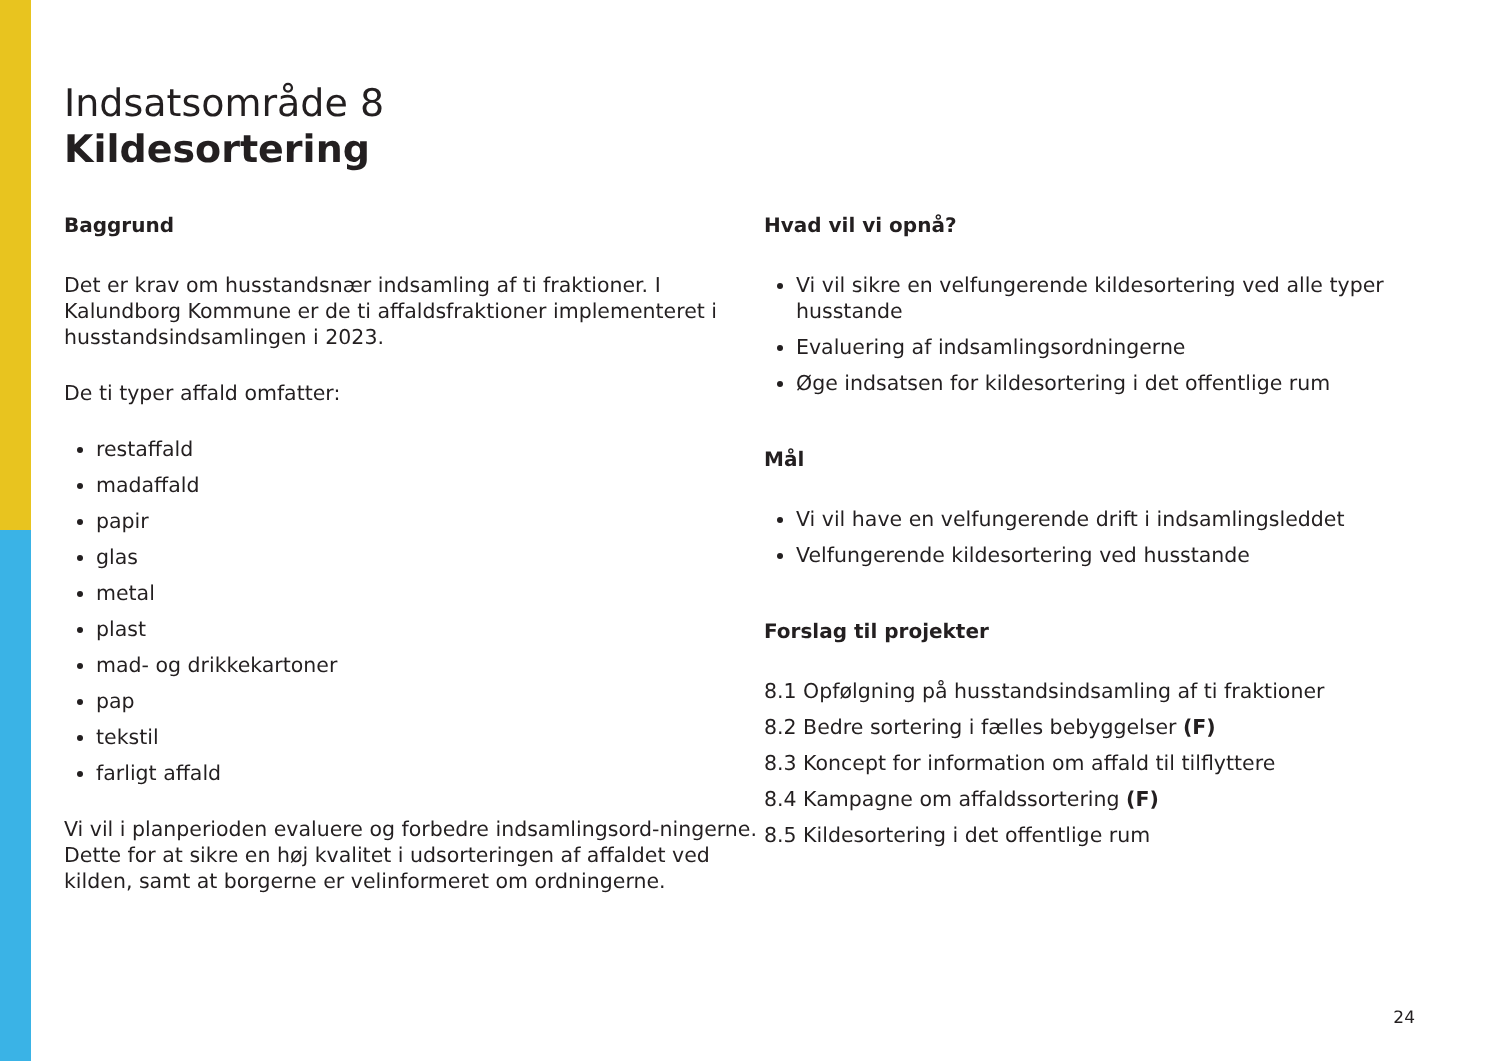Indsatsområde 8
Kildesortering
Baggrund
Det er krav om husstandsnær indsamling af ti fraktioner. I Kalundborg Kommune er de ti affaldsfraktioner implementeret i husstandsindsamlingen i 2023.
De ti typer affald omfatter:
restaffald
madaffald
papir
glas
metal
plast
mad- og drikkekartoner
pap
tekstil
farligt affald
Vi vil i planperioden evaluere og forbedre indsamlingsord-ningerne. Dette for at sikre en høj kvalitet i udsorteringen af affaldet ved kilden, samt at borgerne er velinformeret om ordningerne.
Hvad vil vi opnå?
Vi vil sikre en velfungerende kildesortering ved alle typer husstande
Evaluering af indsamlingsordningerne
Øge indsatsen for kildesortering i det offentlige rum
Mål
Vi vil have en velfungerende drift i indsamlingsleddet
Velfungerende kildesortering ved husstande
Forslag til projekter
8.1 Opfølgning på husstandsindsamling af ti fraktioner
8.2 Bedre sortering i fælles bebyggelser (F)
8.3 Koncept for information om affald til tilflyttere
8.4 Kampagne om affaldssortering (F)
8.5 Kildesortering i det offentlige rum
24